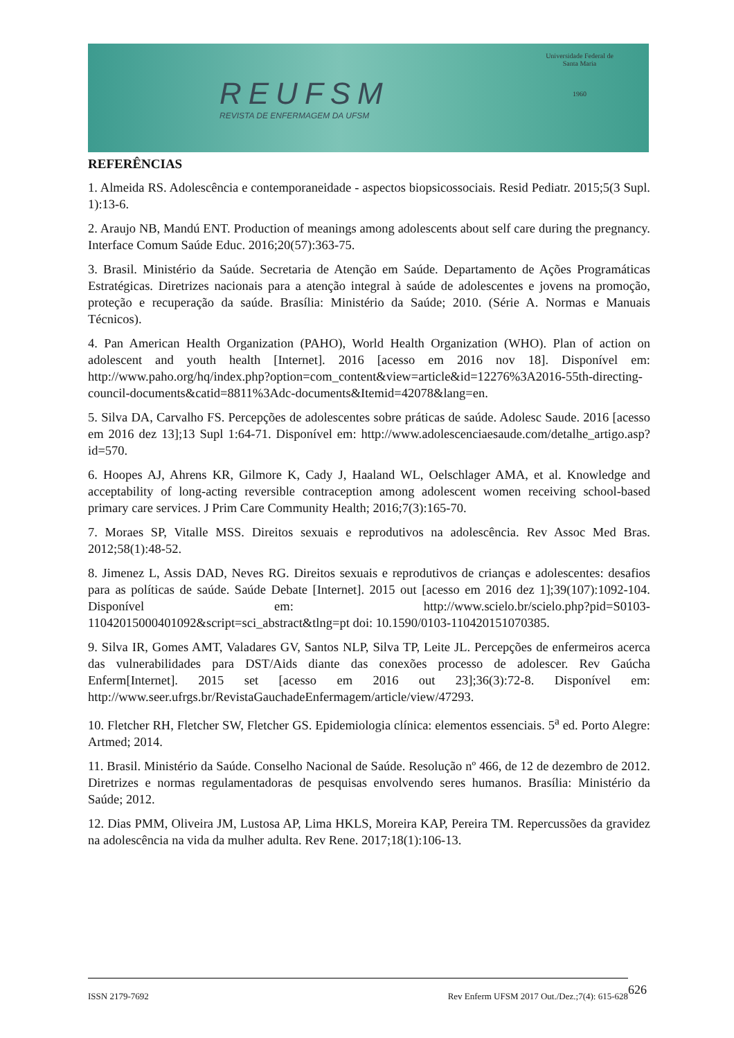REUFSM
REVISTA DE ENFERMAGEM DA UFSM
Universidade Federal de Santa Maria
1960
REFERÊNCIAS
1. Almeida RS. Adolescência e contemporaneidade - aspectos biopsicossociais. Resid Pediatr. 2015;5(3 Supl. 1):13-6.
2. Araujo NB, Mandú ENT. Production of meanings among adolescents about self care during the pregnancy. Interface Comum Saúde Educ. 2016;20(57):363-75.
3. Brasil. Ministério da Saúde. Secretaria de Atenção em Saúde. Departamento de Ações Programáticas Estratégicas. Diretrizes nacionais para a atenção integral à saúde de adolescentes e jovens na promoção, proteção e recuperação da saúde. Brasília: Ministério da Saúde; 2010. (Série A. Normas e Manuais Técnicos).
4. Pan American Health Organization (PAHO), World Health Organization (WHO). Plan of action on adolescent and youth health [Internet]. 2016 [acesso em 2016 nov 18]. Disponível em: http://www.paho.org/hq/index.php?option=com_content&view=article&id=12276%3A2016-55th-directing-council-documents&catid=8811%3Adc-documents&Itemid=42078&lang=en.
5. Silva DA, Carvalho FS. Percepções de adolescentes sobre práticas de saúde. Adolesc Saude. 2016 [acesso em 2016 dez 13];13 Supl 1:64-71. Disponível em: http://www.adolescenciaesaude.com/detalhe_artigo.asp?id=570.
6. Hoopes AJ, Ahrens KR, Gilmore K, Cady J, Haaland WL, Oelschlager AMA, et al. Knowledge and acceptability of long-acting reversible contraception among adolescent women receiving school-based primary care services. J Prim Care Community Health; 2016;7(3):165-70.
7. Moraes SP, Vitalle MSS. Direitos sexuais e reprodutivos na adolescência. Rev Assoc Med Bras. 2012;58(1):48-52.
8. Jimenez L, Assis DAD, Neves RG. Direitos sexuais e reprodutivos de crianças e adolescentes: desafios para as políticas de saúde. Saúde Debate [Internet]. 2015 out [acesso em 2016 dez 1];39(107):1092-104. Disponível em: http://www.scielo.br/scielo.php?pid=S0103-11042015000401092&script=sci_abstract&tlng=pt doi: 10.1590/0103-110420151070385.
9. Silva IR, Gomes AMT, Valadares GV, Santos NLP, Silva TP, Leite JL. Percepções de enfermeiros acerca das vulnerabilidades para DST/Aids diante das conexões processo de adolescer. Rev Gaúcha Enferm[Internet]. 2015 set [acesso em 2016 out 23];36(3):72-8. Disponível em: http://www.seer.ufrgs.br/RevistaGauchadeEnfermagem/article/view/47293.
10. Fletcher RH, Fletcher SW, Fletcher GS. Epidemiologia clínica: elementos essenciais. 5<sup>a</sup> ed. Porto Alegre: Artmed; 2014.
11. Brasil. Ministério da Saúde. Conselho Nacional de Saúde. Resolução nº 466, de 12 de dezembro de 2012. Diretrizes e normas regulamentadoras de pesquisas envolvendo seres humanos. Brasília: Ministério da Saúde; 2012.
12. Dias PMM, Oliveira JM, Lustosa AP, Lima HKLS, Moreira KAP, Pereira TM. Repercussões da gravidez na adolescência na vida da mulher adulta. Rev Rene. 2017;18(1):106-13.
ISSN 2179-7692 Rev Enferm UFSM 2017 Out./Dez.;7(4): 615-628 626